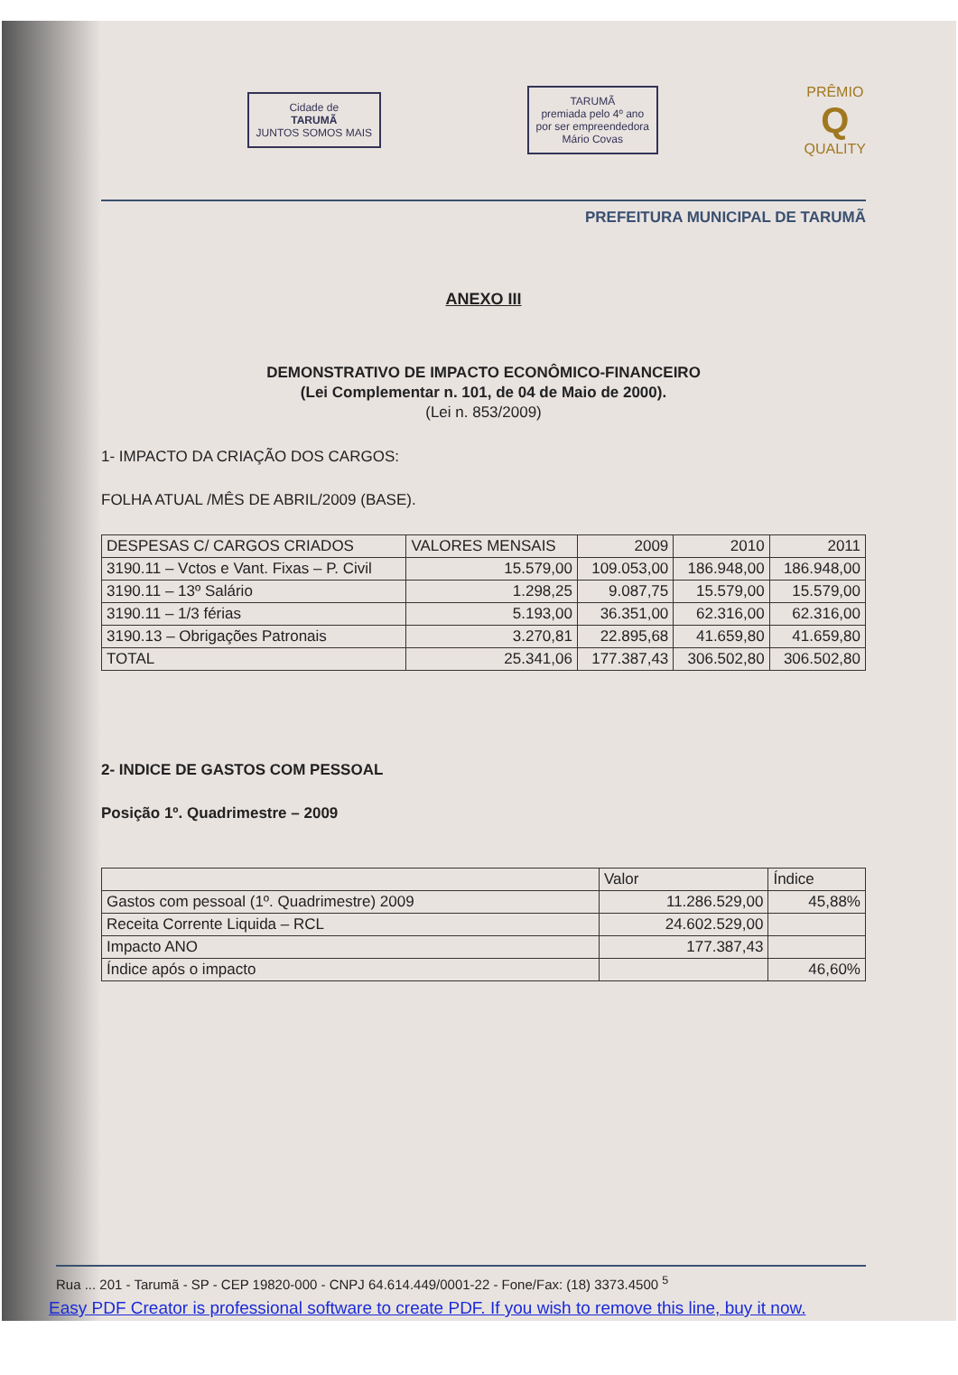Cidade de
TARUMÃ
JUNTOS SOMOS MAIS
TARUMÃ
premiada pelo 4º ano
por ser empreendedora
Mário Covas
PRÊMIO
Q
QUALITY
PREFEITURA MUNICIPAL DE TARUMÃ
ANEXO III
DEMONSTRATIVO DE IMPACTO ECONÔMICO-FINANCEIRO
(Lei Complementar n. 101, de 04 de Maio de 2000).
(Lei n. 853/2009)
1- IMPACTO DA CRIAÇÃO DOS CARGOS:
FOLHA ATUAL /MÊS DE ABRIL/2009 (BASE).
| DESPESAS C/ CARGOS CRIADOS | VALORES MENSAIS | 2009 | 2010 | 2011 |
| --- | --- | --- | --- | --- |
| 3190.11 – Vctos e Vant. Fixas – P. Civil | 15.579,00 | 109.053,00 | 186.948,00 | 186.948,00 |
| 3190.11 – 13º Salário | 1.298,25 | 9.087,75 | 15.579,00 | 15.579,00 |
| 3190.11 – 1/3 férias | 5.193,00 | 36.351,00 | 62.316,00 | 62.316,00 |
| 3190.13 – Obrigações Patronais | 3.270,81 | 22.895,68 | 41.659,80 | 41.659,80 |
| TOTAL | 25.341,06 | 177.387,43 | 306.502,80 | 306.502,80 |
2- INDICE DE GASTOS COM PESSOAL
Posição 1º. Quadrimestre – 2009
| | Valor | Índice |
| --- | --- | --- |
| Gastos com pessoal (1º. Quadrimestre) 2009 | 11.286.529,00 | 45,88% |
| Receita Corrente Liquida – RCL | 24.602.529,00 | |
| Impacto ANO | 177.387,43 | |
| Índice após o impacto | | 46,60% |
Rua ... 201 - Tarumã - SP - CEP 19820-000 - CNPJ 64.614.449/0001-22 - Fone/Fax: (18) 3373.4500 <sup>5</sup>
Easy PDF Creator is professional software to create PDF. If you wish to remove this line, buy it now.